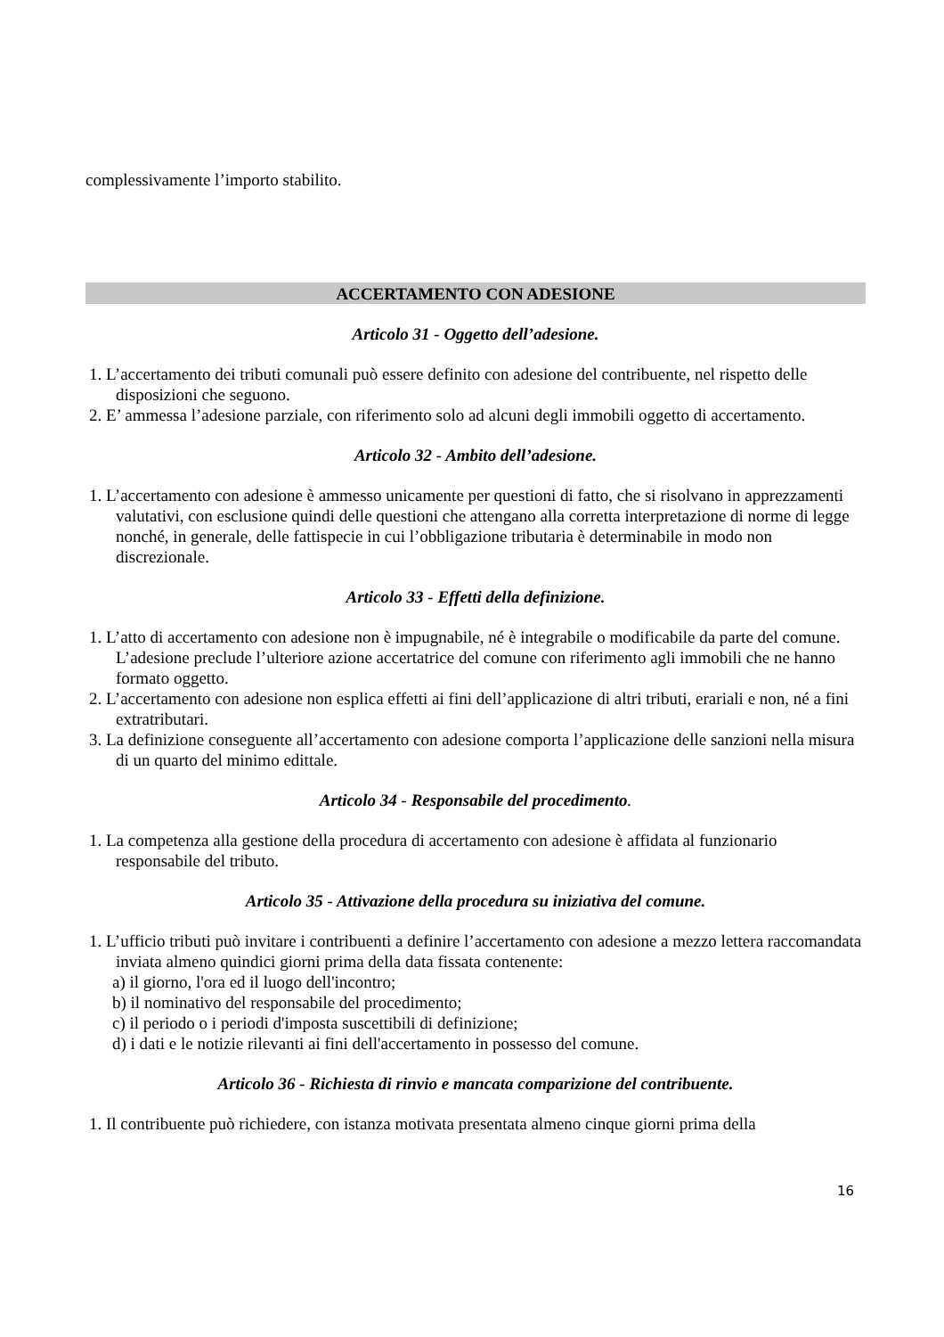complessivamente l’importo stabilito.
ACCERTAMENTO CON ADESIONE
Articolo 31 - Oggetto dell’adesione.
1. L’accertamento dei tributi comunali può essere definito con adesione del contribuente, nel rispetto delle disposizioni che seguono.
2. E’ ammessa l’adesione parziale, con riferimento solo ad alcuni degli immobili oggetto di accertamento.
Articolo 32 - Ambito dell’adesione.
1. L’accertamento con adesione è ammesso unicamente per questioni di fatto, che si risolvano in apprezzamenti valutativi, con esclusione quindi delle questioni che attengano alla corretta interpretazione di norme di legge nonché, in generale, delle fattispecie in cui l’obbligazione tributaria è determinabile in modo non discrezionale.
Articolo 33 - Effetti della definizione.
1. L’atto di accertamento con adesione non è impugnabile, né è integrabile o modificabile da parte del comune. L’adesione preclude l’ulteriore azione accertatrice del comune con riferimento agli immobili che ne hanno formato oggetto.
2. L’accertamento con adesione non esplica effetti ai fini dell’applicazione di altri tributi, erariali e non, né a fini extratributari.
3. La definizione conseguente all’accertamento con adesione comporta l’applicazione delle sanzioni nella misura di un quarto del minimo edittale.
Articolo 34 - Responsabile del procedimento.
1. La competenza alla gestione della procedura di accertamento con adesione è affidata al funzionario responsabile del tributo.
Articolo 35 - Attivazione della procedura su iniziativa del comune.
1. L’ufficio tributi può invitare i contribuenti a definire l’accertamento con adesione a mezzo lettera raccomandata inviata almeno quindici giorni prima della data fissata contenente:
a) il giorno, l'ora ed il luogo dell'incontro;
b) il nominativo del responsabile del procedimento;
c) il periodo o i periodi d'imposta suscettibili di definizione;
d) i dati e le notizie rilevanti ai fini dell'accertamento in possesso del comune.
Articolo 36 - Richiesta di rinvio e mancata comparizione del contribuente.
1. Il contribuente può richiedere, con istanza motivata presentata almeno cinque giorni prima della
16